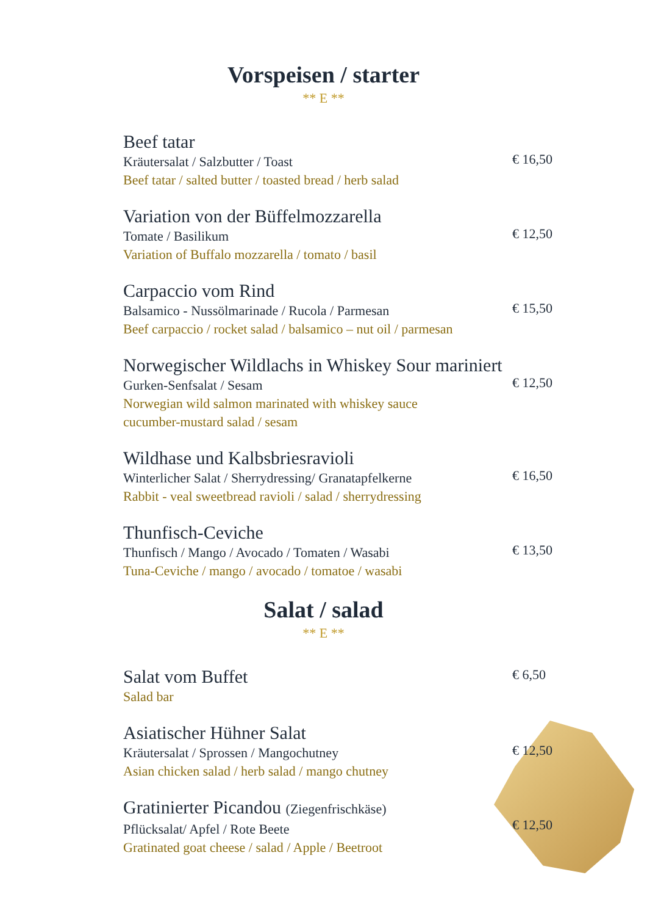Vorspeisen / starter
** E **
Beef tatar
Kräutersalat / Salzbutter / Toast
Beef tatar / salted butter / toasted bread / herb salad
€ 16,50
Variation von der Büffelmozzarella
Tomate / Basilikum
Variation of Buffalo mozzarella / tomato / basil
€ 12,50
Carpaccio vom Rind
Balsamico - Nussölmarinade / Rucola / Parmesan
Beef carpaccio / rocket salad / balsamico – nut oil / parmesan
€ 15,50
Norwegischer Wildlachs in Whiskey Sour mariniert
Gurken-Senfsalat / Sesam
Norwegian wild salmon marinated with whiskey sauce
cucumber-mustard salad / sesam
€ 12,50
Wildhase und Kalbsbriesravioli
Winterlicher Salat / Sherrydressing/ Granatapfelkerne
Rabbit - veal sweetbread ravioli / salad / sherrydressing
€ 16,50
Thunfisch-Ceviche
Thunfisch / Mango / Avocado / Tomaten / Wasabi
Tuna-Ceviche / mango / avocado / tomatoe / wasabi
€ 13,50
Salat / salad
** E **
Salat vom Buffet
Salad bar
€ 6,50
Asiatischer Hühner Salat
Kräutersalat / Sprossen / Mangochutney
Asian chicken salad / herb salad / mango chutney
€ 12,50
Gratinierter Picandou (Ziegenfrischkäse)
Pflücksalat/ Apfel / Rote Beete
Gratinated goat cheese / salad / Apple / Beetroot
€ 12,50